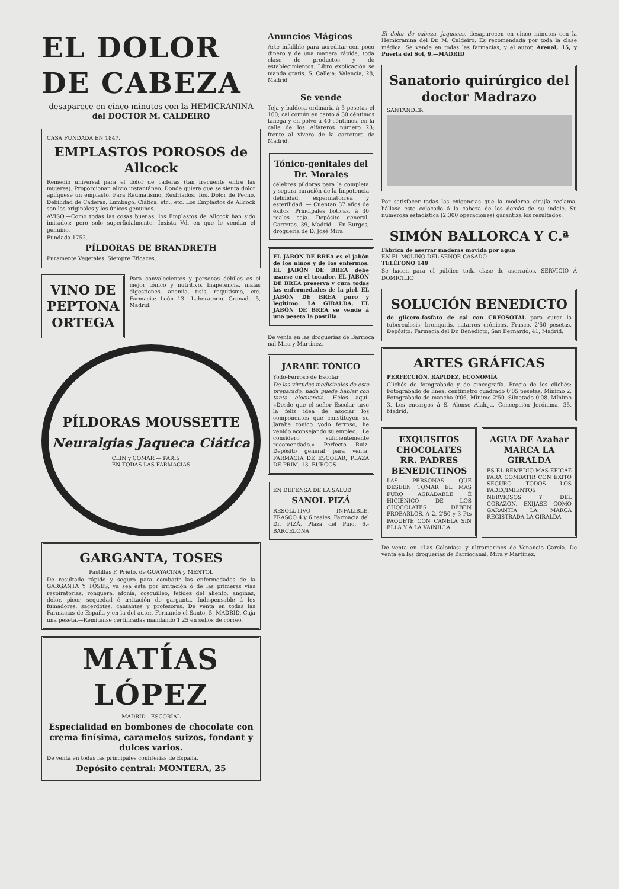EL DOLOR DE CABEZA
desaparece en cinco minutos con la HEMICRANINA
del DOCTOR M. CALDEIRO
CASA FUNDADA EN 1847.
EMPLASTOS POROSOS de Allcock
Remedio universal para el dolor de caderas (tan frecuente entre las mujeres). Proporcionan alivio instantáneo. Donde quiera que se sienta dolor aplíquese un emplasto. Para Reumatismo, Resfriados, Tos, Dolor de Pecho, Debilidad de Caderas, Lumbago, Ciática, etc., etc. Los Emplastos de Allcock son los originales y los únicos genuinos.
AVISO.—Como todas las cosas buenas, los Emplastos de Allcock han sido imitados; pero solo superficialmente. Insista Vd. en que le vendan el genuino.
Fundada 1752.
PÍLDORAS DE BRANDRETH
Puramente Vegetales. Siempre Eficaces.
VINO DE PEPTONA ORTEGA
Para convalecientes y personas débiles es el mejor tónico y nutritivo. Inapetencia, malas digestiones, anemia, tisis, raquitismo, etc. Farmacia: León 13.—Laboratorio. Granada 5, Madrid.
PÍLDORAS MOUSSETTE
Neuralgias Jaqueca Ciática
CLIN y COMAR — PARIS
EN TODAS LAS FARMACIAS
GARGANTA, TOSES
Pastillas F. Prieto, de GUAYACINA y MENTOL
De resultado rápido y seguro para combatir las enfermedades de la GARGANTA Y TOSES, ya sea ésta por irritación ó de las primeras vías respiratorias, ronquera, afonía, cosquilleo, fetidez del aliento, anginas, dolor, picor, sequedad é irritación de garganta. Indispensable á los fumadores, sacerdotes, cantantes y profesores. De venta en todas las Farmacias de España y en la del autor, Fernando el Santo, 5, MADRID. Caja una peseta.—Remítense certificadas mandando 1'25 en sellos de correo.
MATÍAS LÓPEZ
MADRID—ESCORIAL
Especialidad en bombones de chocolate con crema finísima, caramelos suizos, fondant y dulces varios.
De venta en todas las principales confiterías de España.
Depósito central: MONTERA, 25
Anuncios Mágicos
Arte infalible para acreditar con poco dinero y de una manera rápida, toda clase de productos y de establecimientos. Libro explicación se manda gratis. S. Calleja: Valencia, 28, Madrid
Se vende
Teja y baldosa ordinaria á 5 pesetas el 100; cal común en canto á 80 céntimos fanega y en polvo á 40 céntimos, en la calle de los Alfareros número 23; frente al vivero de la carretera de Madrid.
Tónico-genitales del Dr. Morales
célebres píldoras para la completa y segura curación de la Impotencia debilidad, espermatorrea y esterilidad. — Cuentan 37 años de éxitos. Principales boticas, á 30 reales caja. Depósito general, Carretas, 39, Madrid.—En Burgos, droguería de D. José Mira.
EL JABÓN DE BREA es el jabón de los niños y de los enfermos. EL JABÓN DE BREA debe usarse en el tocador. EL JABÓN DE BREA preserva y cura todas las enfermedades de la piel. EL JABÓN DE BREA puro y legítimo: LA GIRALDA. EL JABÓN DE BREA se vende á una peseta la pastilla.
De venta en las droguerías de Barrioca nal Mira y Martínez.
JARABE TÓNICO
Yodo-Ferroso de Escolar
De las virtudes medicinales de este preparado, nada puede hablar con tanta elocuencia. Hélos aquí: «Desde que el señor Escolar tuvo la feliz idea de asociar los componentes que constituyen su Jarabe tónico yodo ferroso, he venido aconsejando su empleo... Le considero suficientemente recomendado.» Perfecto Ruiz. Depósito general para venta, FARMACIA DE ESCOLAR, PLAZA DE PRIM, 13, BURGOS
EN DEFENSA DE LA SALUD
SANOL PIZÁ
RESOLUTIVO INFALIBLE. FRASCO 4 y 6 reales. Farmacia del Dr. PIZÁ, Plaza del Pino, 6.-BARCELONA
El dolor de cabeza, jaquecas, desaparecen en cinco minutos con la Hemicranina del Dr. M. Caldeiro. Es recomendada por toda la clase médica. Se vende en todas las farmacias, y el autor, Arenal, 15, y Puerta del Sol, 9.—MADRID
Sanatorio quirúrgico del doctor Madrazo
SANTANDER
Por satisfacer todas las exigencias que la moderna cirujía reclama, hállase este colocado á la cabeza de los demás de su índole. Su numerosa estadística (2.300 operaciones) garantiza los resultados.
SIMÓN BALLORCA Y C.ª
Fábrica de aserrar maderas movida por agua
EN EL MOLINO DEL SEÑOR CASADO
TELÉFONO 149
Se hacen para el público toda clase de aserrados. SERVICIO Á DOMICILIO
SOLUCIÓN BENEDICTO
de glicero-fosfato de cal con CREOSOTAL para curar la tuberculosis, bronquitis, catarros crónicos. Frasco, 2'50 pesetas. Depósito: Farmacia del Dr. Benedicto, San Bernardo, 41, Madrid.
ARTES GRÁFICAS
PERFECCIÓN, RAPIDEZ, ECONOMÍA
Clichés de fotograbado y de cincografía. Precio de los clichés: Fotograbado de línea, centímetro cuadrado 0'05 pesetas. Mínimo 2. Fotograbado de mancha 0'06. Mínimo 2'50. Siluetado 0'08. Mínimo 3. Los encargos á S. Alonso Alahija, Concepción Jerónima, 35, Madrid.
EXQUISITOS CHOCOLATES RR. PADRES BENEDICTINOS
LAS PERSONAS QUE DESEEN TOMAR EL MAS PURO AGRADABLE É HIGIÉNICO DE LOS CHOCOLATES DEBEN PROBARLOS. A 2, 2'50 y 3 Pts PAQUETE CON CANELA SIN ELLA Y Á LA VAINILLA
AGUA DE Azahar MARCA LA GIRALDA
ES EL REMEDIO MÁS EFICÁZ PARA COMBATIR CON EXITO SEGURO TODOS LOS PADECIMIENTOS NERVIOSOS Y DEL CORAZON. EXÍJASE COMO GARANTÍA LA MARCA REGISTRADA LA GIRALDA
De venta en «Las Colonias» y ultramarinos de Venancio García. De venta en las droguerías de Barriocanal, Mira y Martínez.